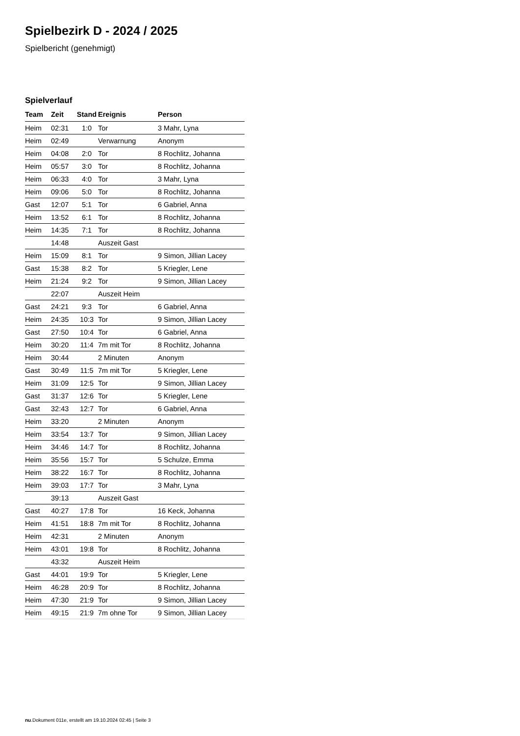Spielbezirk D - 2024 / 2025
Spielbericht (genehmigt)
Spielverlauf
| Team | Zeit | Stand | Ereignis | Person |
| --- | --- | --- | --- | --- |
| Heim | 02:31 | 1:0 | Tor | 3 Mahr, Lyna |
| Heim | 02:49 | | Verwarnung | Anonym |
| Heim | 04:08 | 2:0 | Tor | 8 Rochlitz, Johanna |
| Heim | 05:57 | 3:0 | Tor | 8 Rochlitz, Johanna |
| Heim | 06:33 | 4:0 | Tor | 3 Mahr, Lyna |
| Heim | 09:06 | 5:0 | Tor | 8 Rochlitz, Johanna |
| Gast | 12:07 | 5:1 | Tor | 6 Gabriel, Anna |
| Heim | 13:52 | 6:1 | Tor | 8 Rochlitz, Johanna |
| Heim | 14:35 | 7:1 | Tor | 8 Rochlitz, Johanna |
| | 14:48 | | Auszeit Gast | |
| Heim | 15:09 | 8:1 | Tor | 9 Simon, Jillian Lacey |
| Gast | 15:38 | 8:2 | Tor | 5 Kriegler, Lene |
| Heim | 21:24 | 9:2 | Tor | 9 Simon, Jillian Lacey |
| | 22:07 | | Auszeit Heim | |
| Gast | 24:21 | 9:3 | Tor | 6 Gabriel, Anna |
| Heim | 24:35 | 10:3 | Tor | 9 Simon, Jillian Lacey |
| Gast | 27:50 | 10:4 | Tor | 6 Gabriel, Anna |
| Heim | 30:20 | 11:4 | 7m mit Tor | 8 Rochlitz, Johanna |
| Heim | 30:44 | | 2 Minuten | Anonym |
| Gast | 30:49 | 11:5 | 7m mit Tor | 5 Kriegler, Lene |
| Heim | 31:09 | 12:5 | Tor | 9 Simon, Jillian Lacey |
| Gast | 31:37 | 12:6 | Tor | 5 Kriegler, Lene |
| Gast | 32:43 | 12:7 | Tor | 6 Gabriel, Anna |
| Heim | 33:20 | | 2 Minuten | Anonym |
| Heim | 33:54 | 13:7 | Tor | 9 Simon, Jillian Lacey |
| Heim | 34:46 | 14:7 | Tor | 8 Rochlitz, Johanna |
| Heim | 35:56 | 15:7 | Tor | 5 Schulze, Emma |
| Heim | 38:22 | 16:7 | Tor | 8 Rochlitz, Johanna |
| Heim | 39:03 | 17:7 | Tor | 3 Mahr, Lyna |
| | 39:13 | | Auszeit Gast | |
| Gast | 40:27 | 17:8 | Tor | 16 Keck, Johanna |
| Heim | 41:51 | 18:8 | 7m mit Tor | 8 Rochlitz, Johanna |
| Heim | 42:31 | | 2 Minuten | Anonym |
| Heim | 43:01 | 19:8 | Tor | 8 Rochlitz, Johanna |
| | 43:32 | | Auszeit Heim | |
| Gast | 44:01 | 19:9 | Tor | 5 Kriegler, Lene |
| Heim | 46:28 | 20:9 | Tor | 8 Rochlitz, Johanna |
| Heim | 47:30 | 21:9 | Tor | 9 Simon, Jillian Lacey |
| Heim | 49:15 | 21:9 | 7m ohne Tor | 9 Simon, Jillian Lacey |
nu.Dokument 011e, erstellt am 19.10.2024 02:45 | Seite 3